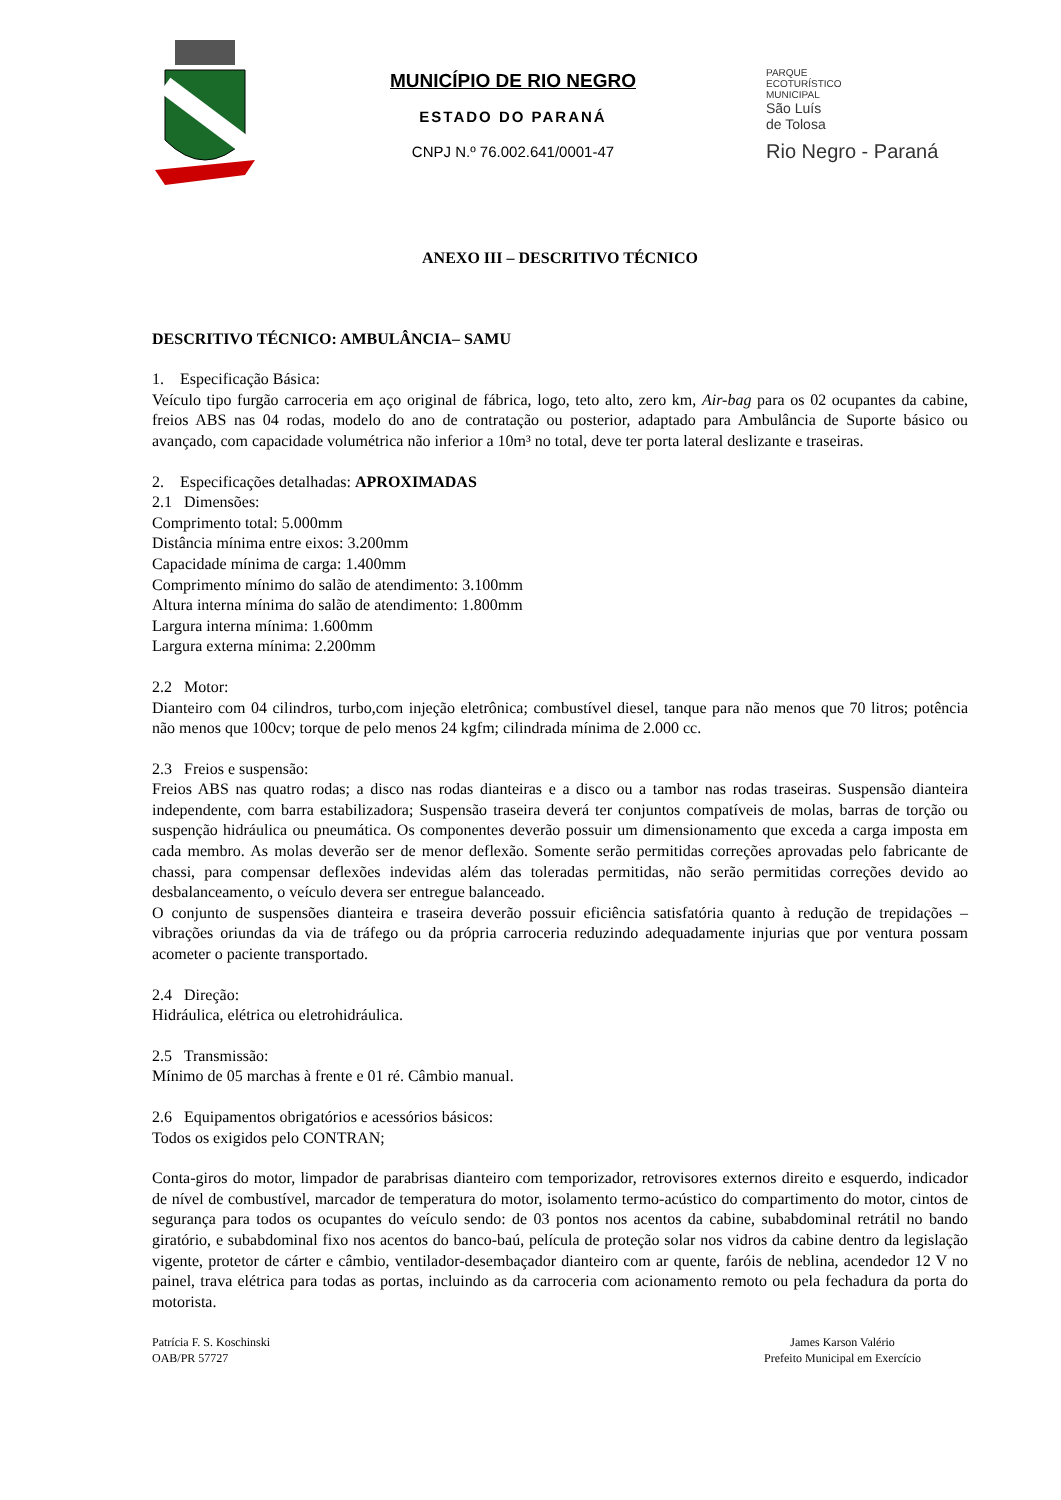MUNICÍPIO DE RIO NEGRO
ESTADO DO PARANÁ
CNPJ N.º 76.002.641/0001-47
PARQUE
ECOTURÍSTICO
MUNICIPAL
São Luís
de Tolosa
Rio Negro - Paraná
ANEXO III – DESCRITIVO TÉCNICO
DESCRITIVO TÉCNICO: AMBULÂNCIA– SAMU
1. Especificação Básica:
Veículo tipo furgão carroceria em aço original de fábrica, logo, teto alto, zero km, Air-bag para os 02 ocupantes da cabine, freios ABS nas 04 rodas, modelo do ano de contratação ou posterior, adaptado para Ambulância de Suporte básico ou avançado, com capacidade volumétrica não inferior a 10m³ no total, deve ter porta lateral deslizante e traseiras.
2. Especificações detalhadas: APROXIMADAS
2.1 Dimensões:
Comprimento total: 5.000mm
Distância mínima entre eixos: 3.200mm
Capacidade mínima de carga: 1.400mm
Comprimento mínimo do salão de atendimento: 3.100mm
Altura interna mínima do salão de atendimento: 1.800mm
Largura interna mínima: 1.600mm
Largura externa mínima: 2.200mm
2.2 Motor:
Dianteiro com 04 cilindros, turbo,com injeção eletrônica; combustível diesel, tanque para não menos que 70 litros; potência não menos que 100cv; torque de pelo menos 24 kgfm; cilindrada mínima de 2.000 cc.
2.3 Freios e suspensão:
Freios ABS nas quatro rodas; a disco nas rodas dianteiras e a disco ou a tambor nas rodas traseiras. Suspensão dianteira independente, com barra estabilizadora; Suspensão traseira deverá ter conjuntos compatíveis de molas, barras de torção ou suspenção hidráulica ou pneumática. Os componentes deverão possuir um dimensionamento que exceda a carga imposta em cada membro. As molas deverão ser de menor deflexão. Somente serão permitidas correções aprovadas pelo fabricante de chassi, para compensar deflexões indevidas além das toleradas permitidas, não serão permitidas correções devido ao desbalanceamento, o veículo devera ser entregue balanceado.
O conjunto de suspensões dianteira e traseira deverão possuir eficiência satisfatória quanto à redução de trepidações – vibrações oriundas da via de tráfego ou da própria carroceria reduzindo adequadamente injurias que por ventura possam acometer o paciente transportado.
2.4 Direção:
Hidráulica, elétrica ou eletrohidráulica.
2.5 Transmissão:
Mínimo de 05 marchas à frente e 01 ré. Câmbio manual.
2.6 Equipamentos obrigatórios e acessórios básicos:
Todos os exigidos pelo CONTRAN;
Conta-giros do motor, limpador de parabrisas dianteiro com temporizador, retrovisores externos direito e esquerdo, indicador de nível de combustível, marcador de temperatura do motor, isolamento termo-acústico do compartimento do motor, cintos de segurança para todos os ocupantes do veículo sendo: de 03 pontos nos acentos da cabine, subabdominal retrátil no bando giratório, e subabdominal fixo nos acentos do banco-baú, película de proteção solar nos vidros da cabine dentro da legislação vigente, protetor de cárter e câmbio, ventilador-desembaçador dianteiro com ar quente, faróis de neblina, acendedor 12 V no painel, trava elétrica para todas as portas, incluindo as da carroceria com acionamento remoto ou pela fechadura da porta do motorista.
Patrícia F. S. Koschinski
OAB/PR 57727
James Karson Valério
Prefeito Municipal em Exercício